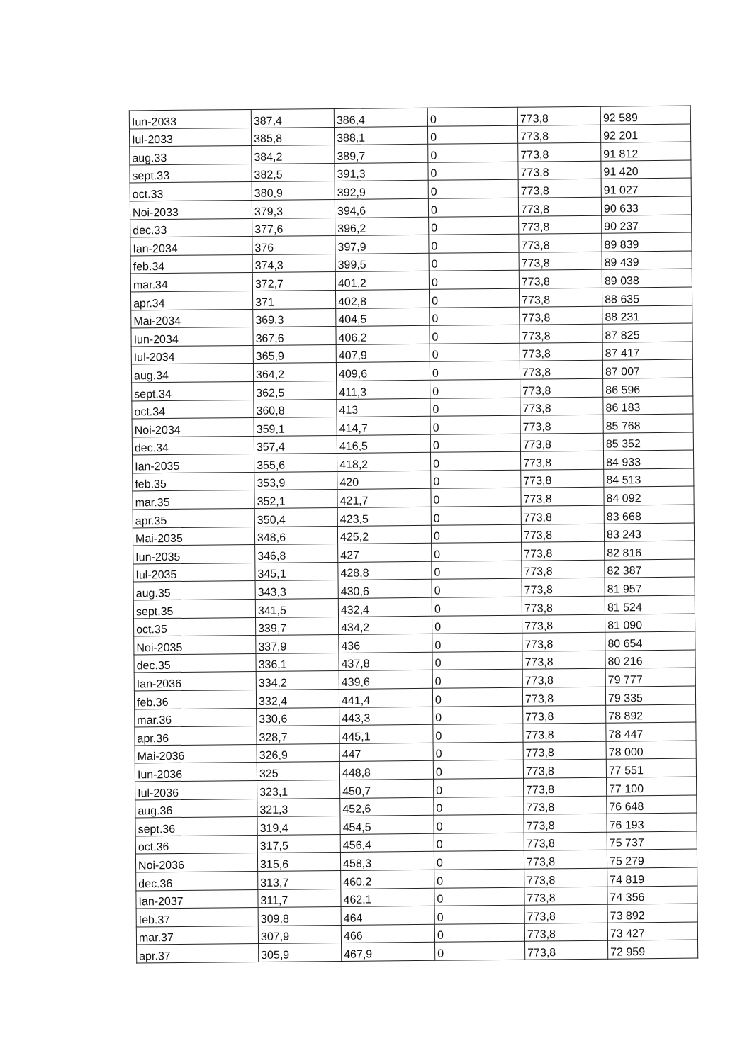| Iun-2033 | 387,4 | 386,4 | 0 | 773,8 | 92 589 |
| Iul-2033 | 385,8 | 388,1 | 0 | 773,8 | 92 201 |
| aug.33 | 384,2 | 389,7 | 0 | 773,8 | 91 812 |
| sept.33 | 382,5 | 391,3 | 0 | 773,8 | 91 420 |
| oct.33 | 380,9 | 392,9 | 0 | 773,8 | 91 027 |
| Noi-2033 | 379,3 | 394,6 | 0 | 773,8 | 90 633 |
| dec.33 | 377,6 | 396,2 | 0 | 773,8 | 90 237 |
| Ian-2034 | 376 | 397,9 | 0 | 773,8 | 89 839 |
| feb.34 | 374,3 | 399,5 | 0 | 773,8 | 89 439 |
| mar.34 | 372,7 | 401,2 | 0 | 773,8 | 89 038 |
| apr.34 | 371 | 402,8 | 0 | 773,8 | 88 635 |
| Mai-2034 | 369,3 | 404,5 | 0 | 773,8 | 88 231 |
| Iun-2034 | 367,6 | 406,2 | 0 | 773,8 | 87 825 |
| Iul-2034 | 365,9 | 407,9 | 0 | 773,8 | 87 417 |
| aug.34 | 364,2 | 409,6 | 0 | 773,8 | 87 007 |
| sept.34 | 362,5 | 411,3 | 0 | 773,8 | 86 596 |
| oct.34 | 360,8 | 413 | 0 | 773,8 | 86 183 |
| Noi-2034 | 359,1 | 414,7 | 0 | 773,8 | 85 768 |
| dec.34 | 357,4 | 416,5 | 0 | 773,8 | 85 352 |
| Ian-2035 | 355,6 | 418,2 | 0 | 773,8 | 84 933 |
| feb.35 | 353,9 | 420 | 0 | 773,8 | 84 513 |
| mar.35 | 352,1 | 421,7 | 0 | 773,8 | 84 092 |
| apr.35 | 350,4 | 423,5 | 0 | 773,8 | 83 668 |
| Mai-2035 | 348,6 | 425,2 | 0 | 773,8 | 83 243 |
| Iun-2035 | 346,8 | 427 | 0 | 773,8 | 82 816 |
| Iul-2035 | 345,1 | 428,8 | 0 | 773,8 | 82 387 |
| aug.35 | 343,3 | 430,6 | 0 | 773,8 | 81 957 |
| sept.35 | 341,5 | 432,4 | 0 | 773,8 | 81 524 |
| oct.35 | 339,7 | 434,2 | 0 | 773,8 | 81 090 |
| Noi-2035 | 337,9 | 436 | 0 | 773,8 | 80 654 |
| dec.35 | 336,1 | 437,8 | 0 | 773,8 | 80 216 |
| Ian-2036 | 334,2 | 439,6 | 0 | 773,8 | 79 777 |
| feb.36 | 332,4 | 441,4 | 0 | 773,8 | 79 335 |
| mar.36 | 330,6 | 443,3 | 0 | 773,8 | 78 892 |
| apr.36 | 328,7 | 445,1 | 0 | 773,8 | 78 447 |
| Mai-2036 | 326,9 | 447 | 0 | 773,8 | 78 000 |
| Iun-2036 | 325 | 448,8 | 0 | 773,8 | 77 551 |
| Iul-2036 | 323,1 | 450,7 | 0 | 773,8 | 77 100 |
| aug.36 | 321,3 | 452,6 | 0 | 773,8 | 76 648 |
| sept.36 | 319,4 | 454,5 | 0 | 773,8 | 76 193 |
| oct.36 | 317,5 | 456,4 | 0 | 773,8 | 75 737 |
| Noi-2036 | 315,6 | 458,3 | 0 | 773,8 | 75 279 |
| dec.36 | 313,7 | 460,2 | 0 | 773,8 | 74 819 |
| Ian-2037 | 311,7 | 462,1 | 0 | 773,8 | 74 356 |
| feb.37 | 309,8 | 464 | 0 | 773,8 | 73 892 |
| mar.37 | 307,9 | 466 | 0 | 773,8 | 73 427 |
| apr.37 | 305,9 | 467,9 | 0 | 773,8 | 72 959 |